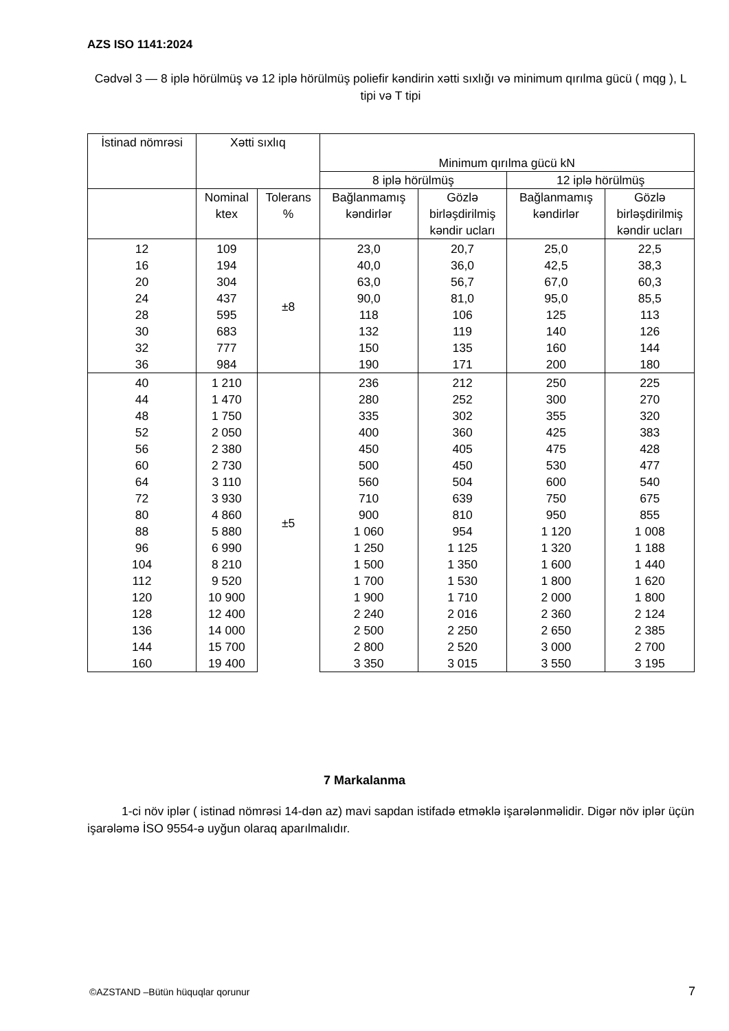AZS ISO 1141:2024
Cədvəl 3 — 8 iplə hörülmüş və 12 iplə hörülmüş poliefir kəndirin xətti sıxlığı və minimum qırılma gücü ( mqg ), L tipi və T tipi
| İstinad nömrəsi | Xətti sıxlıq | | Minimum qırılma gücü kN | | | |
| --- | --- | --- | --- | --- | --- | --- |
| | | | 8 iplə hörülmüş | | 12 iplə hörülmüş | |
| | Nominal ktex | Tolerans % | Bağlanmamış kəndirlər | Gözlə birləşdirilmiş kəndir ucları | Bağlanmamış kəndirlər | Gözlə birləşdirilmiş kəndir ucları |
| 12 | 109 | ±8 | 23,0 | 20,7 | 25,0 | 22,5 |
| 16 | 194 | | 40,0 | 36,0 | 42,5 | 38,3 |
| 20 | 304 | | 63,0 | 56,7 | 67,0 | 60,3 |
| 24 | 437 | | 90,0 | 81,0 | 95,0 | 85,5 |
| 28 | 595 | | 118 | 106 | 125 | 113 |
| 30 | 683 | | 132 | 119 | 140 | 126 |
| 32 | 777 | | 150 | 135 | 160 | 144 |
| 36 | 984 | | 190 | 171 | 200 | 180 |
| 40 | 1 210 | ±5 | 236 | 212 | 250 | 225 |
| 44 | 1 470 | | 280 | 252 | 300 | 270 |
| 48 | 1 750 | | 335 | 302 | 355 | 320 |
| 52 | 2 050 | | 400 | 360 | 425 | 383 |
| 56 | 2 380 | | 450 | 405 | 475 | 428 |
| 60 | 2 730 | | 500 | 450 | 530 | 477 |
| 64 | 3 110 | | 560 | 504 | 600 | 540 |
| 72 | 3 930 | | 710 | 639 | 750 | 675 |
| 80 | 4 860 | | 900 | 810 | 950 | 855 |
| 88 | 5 880 | | 1 060 | 954 | 1 120 | 1 008 |
| 96 | 6 990 | | 1 250 | 1 125 | 1 320 | 1 188 |
| 104 | 8 210 | | 1 500 | 1 350 | 1 600 | 1 440 |
| 112 | 9 520 | | 1 700 | 1 530 | 1 800 | 1 620 |
| 120 | 10 900 | | 1 900 | 1 710 | 2 000 | 1 800 |
| 128 | 12 400 | | 2 240 | 2 016 | 2 360 | 2 124 |
| 136 | 14 000 | | 2 500 | 2 250 | 2 650 | 2 385 |
| 144 | 15 700 | | 2 800 | 2 520 | 3 000 | 2 700 |
| 160 | 19 400 | | 3 350 | 3 015 | 3 550 | 3 195 |
7 Markalanma
1-ci növ iplər ( istinad nömrəsi 14-dən az) mavi sapdan istifadə etməklə işarələnməlidir. Digər növ iplər üçün işarələmə İSO 9554-ə uyğun olaraq aparılmalıdır.
©AZSTAND –Bütün hüquqlar qorunur
7